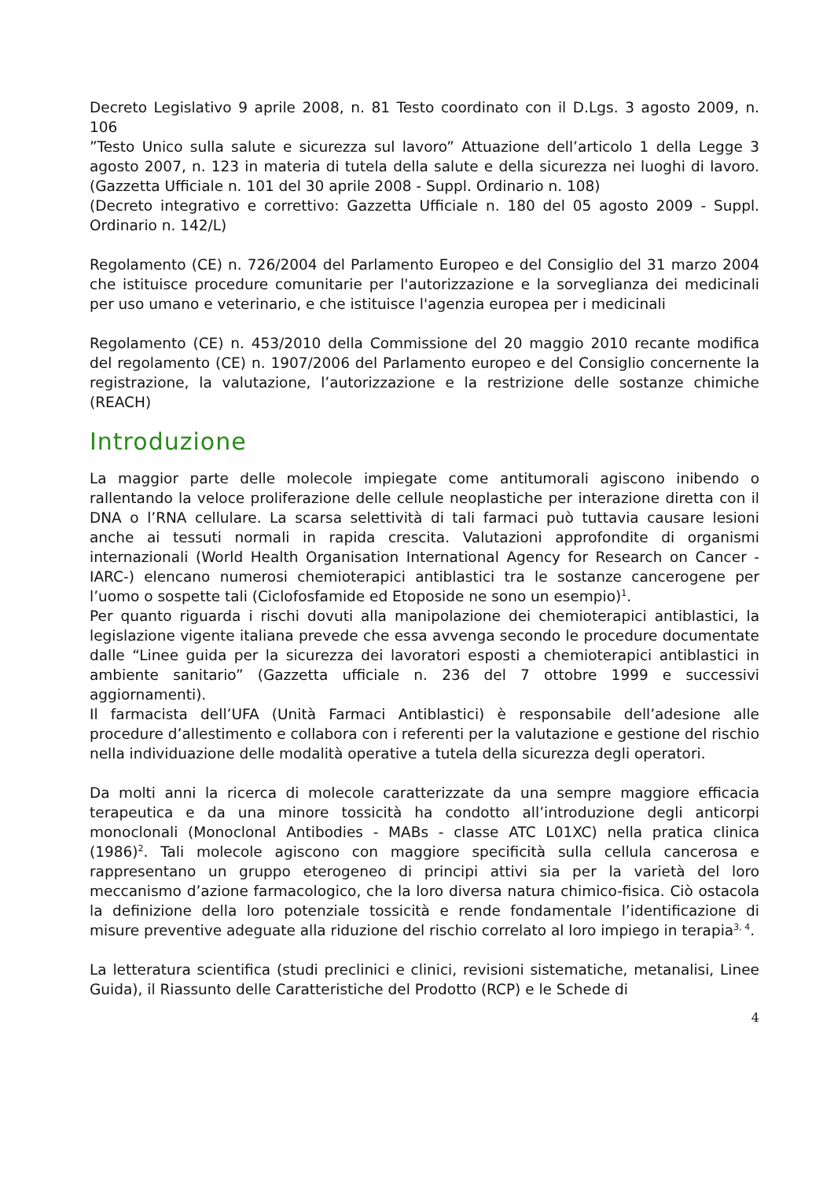Decreto Legislativo 9 aprile 2008, n. 81 Testo coordinato con il D.Lgs. 3 agosto 2009, n. 106
”Testo Unico sulla salute e sicurezza sul lavoro” Attuazione dell’articolo 1 della Legge 3 agosto 2007, n. 123 in materia di tutela della salute e della sicurezza nei luoghi di lavoro. (Gazzetta Ufficiale n. 101 del 30 aprile 2008 - Suppl. Ordinario n. 108)
(Decreto integrativo e correttivo: Gazzetta Ufficiale n. 180 del 05 agosto 2009 - Suppl. Ordinario n. 142/L)
Regolamento (CE) n. 726/2004 del Parlamento Europeo e del Consiglio del 31 marzo 2004 che istituisce procedure comunitarie per l'autorizzazione e la sorveglianza dei medicinali per uso umano e veterinario, e che istituisce l'agenzia europea per i medicinali
Regolamento (CE) n. 453/2010 della Commissione del 20 maggio 2010 recante modifica del regolamento (CE) n. 1907/2006 del Parlamento europeo e del Consiglio concernente la registrazione, la valutazione, l’autorizzazione e la restrizione delle sostanze chimiche (REACH)
Introduzione
La maggior parte delle molecole impiegate come antitumorali agiscono inibendo o rallentando la veloce proliferazione delle cellule neoplastiche per interazione diretta con il DNA o l’RNA cellulare. La scarsa selettività di tali farmaci può tuttavia causare lesioni anche ai tessuti normali in rapida crescita. Valutazioni approfondite di organismi internazionali (World Health Organisation International Agency for Research on Cancer -IARC-) elencano numerosi chemioterapici antiblastici tra le sostanze cancerogene per l’uomo o sospette tali (Ciclofosfamide ed Etoposide ne sono un esempio)<sup>1</sup>.
Per quanto riguarda i rischi dovuti alla manipolazione dei chemioterapici antiblastici, la legislazione vigente italiana prevede che essa avvenga secondo le procedure documentate dalle “Linee guida per la sicurezza dei lavoratori esposti a chemioterapici antiblastici in ambiente sanitario” (Gazzetta ufficiale n. 236 del 7 ottobre 1999 e successivi aggiornamenti).
Il farmacista dell’UFA (Unità Farmaci Antiblastici) è responsabile dell’adesione alle procedure d’allestimento e collabora con i referenti per la valutazione e gestione del rischio nella individuazione delle modalità operative a tutela della sicurezza degli operatori.
Da molti anni la ricerca di molecole caratterizzate da una sempre maggiore efficacia terapeutica e da una minore tossicità ha condotto all’introduzione degli anticorpi monoclonali (Monoclonal Antibodies - MABs - classe ATC L01XC) nella pratica clinica (1986)<sup>2</sup>. Tali molecole agiscono con maggiore specificità sulla cellula cancerosa e rappresentano un gruppo eterogeneo di principi attivi sia per la varietà del loro meccanismo d’azione farmacologico, che la loro diversa natura chimico-fisica. Ciò ostacola la definizione della loro potenziale tossicità e rende fondamentale l’identificazione di misure preventive adeguate alla riduzione del rischio correlato al loro impiego in terapia<sup>3, 4</sup>.
La letteratura scientifica (studi preclinici e clinici, revisioni sistematiche, metanalisi, Linee Guida), il Riassunto delle Caratteristiche del Prodotto (RCP) e le Schede di
4